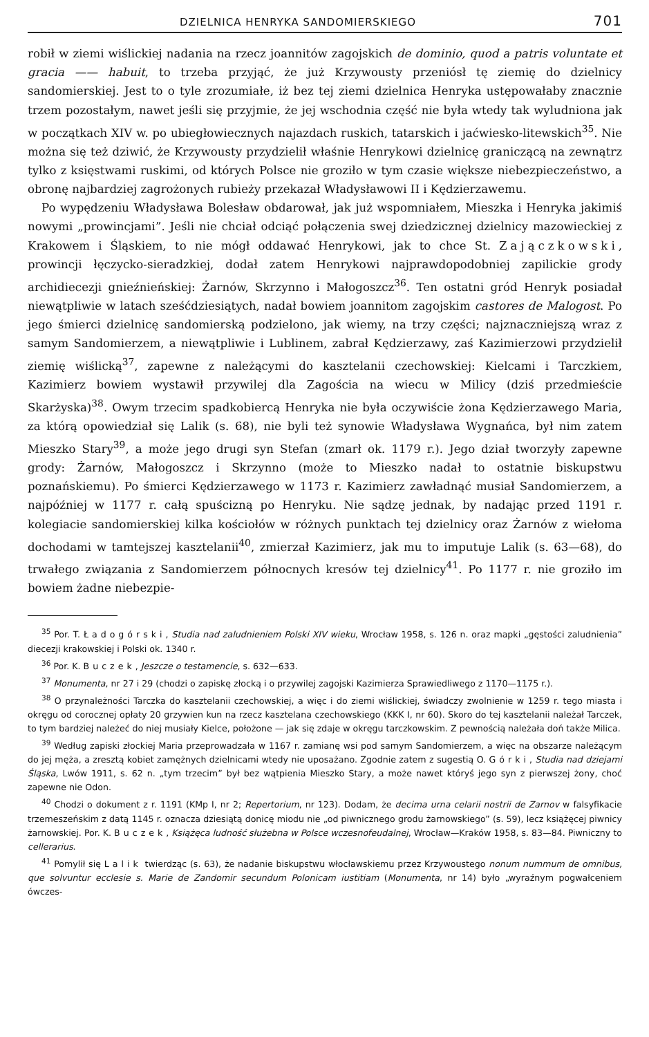DZIELNICA HENRYKA SANDOMIERSKIEGO 701
robił w ziemi wiślickiej nadania na rzecz joannitów zagojskich de dominio, quod a patris voluntate et gracia —— habuit, to trzeba przyjąć, że już Krzywousty przeniósł tę ziemię do dzielnicy sandomierskiej. Jest to o tyle zrozumiałe, iż bez tej ziemi dzielnica Henryka ustępowałaby znacznie trzem pozostałym, nawet jeśli się przyjmie, że jej wschodnia część nie była wtedy tak wyludniona jak w początkach XIV w. po ubiegłowiecznych najazdach ruskich, tatarskich i jaćwiesko-litewskich<sup>35</sup>. Nie można się też dziwić, że Krzywousty przydzielił właśnie Henrykowi dzielnicę graniczącą na zewnątrz tylko z księstwami ruskimi, od których Polsce nie groziło w tym czasie większe niebezpieczeństwo, a obronę najbardziej zagrożonych rubieży przekazał Władysławowi II i Kędzierzawemu.
Po wypędzeniu Władysława Bolesław obdarował, jak już wspomniałem, Mieszka i Henryka jakimiś nowymi „prowincjami”. Jeśli nie chciał odciąć połączenia swej dziedzicznej dzielnicy mazowieckiej z Krakowem i Śląskiem, to nie mógł oddawać Henrykowi, jak to chce St. Zajączkowski, prowincji łęczycko-sieradzkiej, dodał zatem Henrykowi najprawdopodobniej zapilickie grody archidiecezji gnieźnieńskiej: Żarnów, Skrzynno i Małogoszcz<sup>36</sup>. Ten ostatni gród Henryk posiadał niewątpliwie w latach sześćdziesiątych, nadał bowiem joannitom zagojskim castores de Malogost. Po jego śmierci dzielnicę sandomierską podzielono, jak wiemy, na trzy części; najznaczniejszą wraz z samym Sandomierzem, a niewątpliwie i Lublinem, zabrał Kędzierzawy, zaś Kazimierzowi przydzielił ziemię wiślicką<sup>37</sup>, zapewne z należącymi do kasztelanii czechowskiej: Kielcami i Tarczkiem, Kazimierz bowiem wystawił przywilej dla Zagościa na wiecu w Milicy (dziś przedmieście Skarżyska)<sup>38</sup>. Owym trzecim spadkobiercą Henryka nie była oczywiście żona Kędzierzawego Maria, za którą opowiedział się Lalik (s. 68), nie byli też synowie Władysława Wygnańca, był nim zatem Mieszko Stary<sup>39</sup>, a może jego drugi syn Stefan (zmarł ok. 1179 r.). Jego dział tworzyły zapewne grody: Żarnów, Małogoszcz i Skrzynno (może to Mieszko nadał to ostatnie biskupstwu poznańskiemu). Po śmierci Kędzierzawego w 1173 r. Kazimierz zawładnąć musiał Sandomierzem, a najpóźniej w 1177 r. całą spuścizną po Henryku. Nie sądzę jednak, by nadając przed 1191 r. kolegiacie sandomierskiej kilka kościołów w różnych punktach tej dzielnicy oraz Żarnów z wiełoma dochodami w tamtejszej kasztelanii<sup>40</sup>, zmierzał Kazimierz, jak mu to imputuje Lalik (s. 63—68), do trwałego związania z Sandomierzem północnych kresów tej dzielnicy<sup>41</sup>. Po 1177 r. nie groziło im bowiem żadne niebezpie-
<sup>35</sup> Por. T. Ładogórski, Studia nad zaludnieniem Polski XIV wieku, Wrocław 1958, s. 126 n. oraz mapki „gęstości zaludnienia” diecezji krakowskiej i Polski ok. 1340 r.
<sup>36</sup> Por. K. Buczek, Jeszcze o testamencie, s. 632—633.
<sup>37</sup> Monumenta, nr 27 i 29 (chodzi o zapiskę złocką i o przywilej zagojski Kazimierza Sprawiedliwego z 1170—1175 r.).
<sup>38</sup> O przynależności Tarczka do kasztelanii czechowskiej, a więc i do ziemi wiślickiej, świadczy zwolnienie w 1259 r. tego miasta i okręgu od corocznej opłaty 20 grzywien kun na rzecz kasztelana czechowskiego (KKK I, nr 60). Skoro do tej kasztelanii należał Tarczek, to tym bardziej należeć do niej musiały Kielce, położone — jak się zdaje w okręgu tarczkowskim. Z pewnością należała doń także Milica.
<sup>39</sup> Według zapiski złockiej Maria przeprowadzała w 1167 r. zamianę wsi pod samym Sandomierzem, a więc na obszarze należącym do jej męża, a zresztą kobiet zamężnych dzielnicami wtedy nie uposażano. Zgodnie zatem z sugestią O. Górki, Studia nad dziejami Śląska, Lwów 1911, s. 62 n. „tym trzecim” był bez wątpienia Mieszko Stary, a może nawet któryś jego syn z pierwszej żony, choć zapewne nie Odon.
<sup>40</sup> Chodzi o dokument z r. 1191 (KMp I, nr 2; Repertorium, nr 123). Dodam, że decima urna celarii nostrii de Zarnov w falsyfikacie trzemeszeńskim z datą 1145 r. oznacza dziesiątą donicę miodu nie „od piwnicznego grodu żarnowskiego” (s. 59), lecz książęcej piwnicy żarnowskiej. Por. K. Buczek, Książęca ludność służebna w Polsce wczesnofeudalnej, Wrocław—Kraków 1958, s. 83—84. Piwniczny to cellerarius.
<sup>41</sup> Pomylił się Lalik twierdząc (s. 63), że nadanie biskupstwu włocławskiemu przez Krzywoustego nonum nummum de omnibus, que solvuntur ecclesie s. Marie de Zandomir secundum Polonicam iustitiam (Monumenta, nr 14) było „wyraźnym pogwałceniem ówczes-